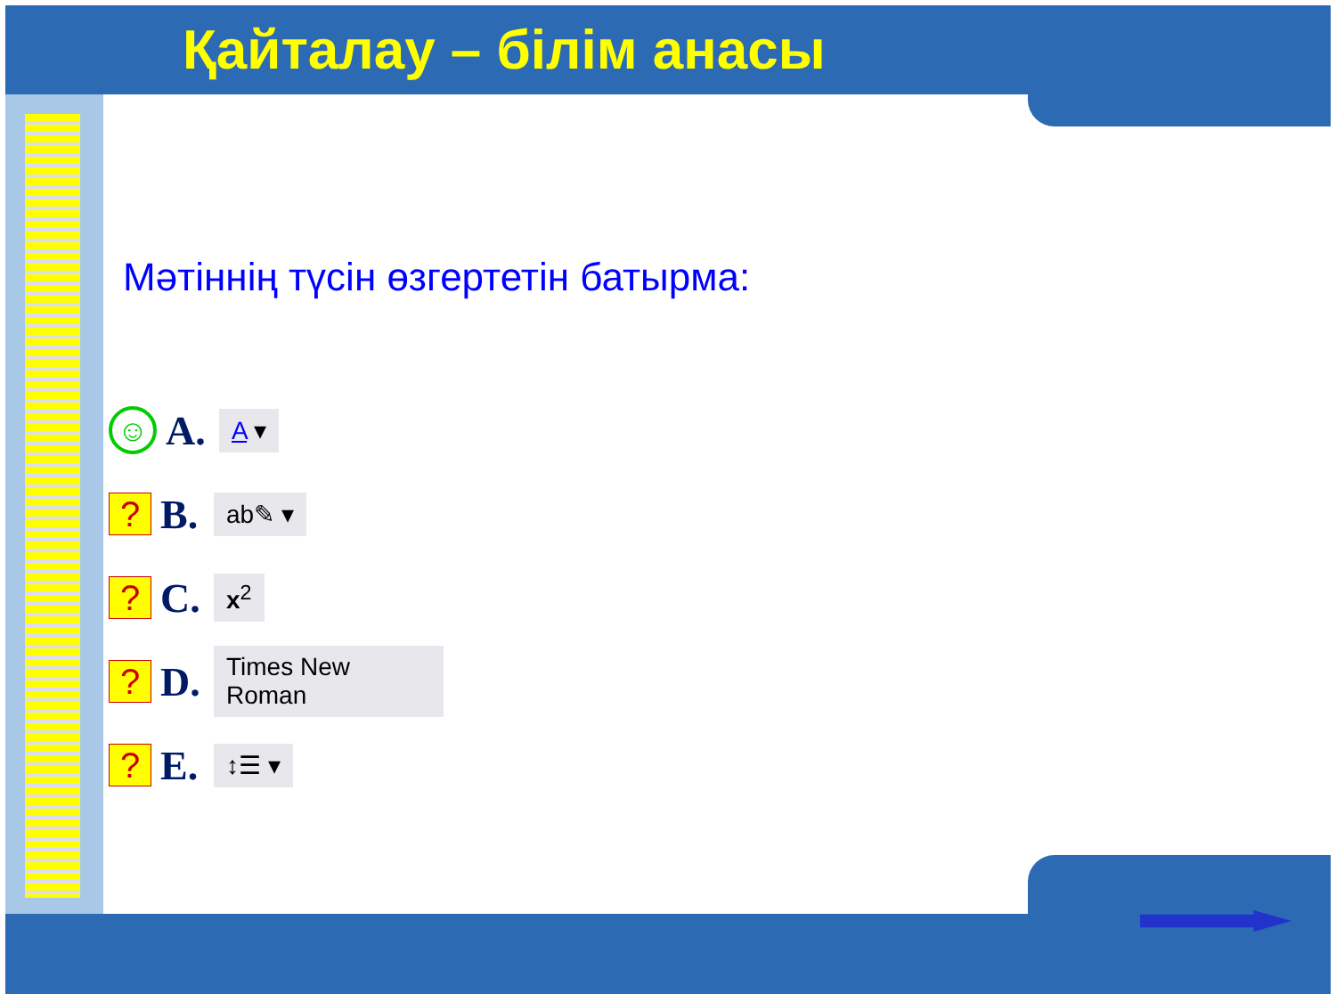Қайталау – білім анасы
Мәтіннің түсін өзгертетін батырма:
☺
A. A ▾
?
B. ab✎ ▾
?
C. x<sup>2</sup>
?
D. Times New Roman
?
E. ↕☰ ▾